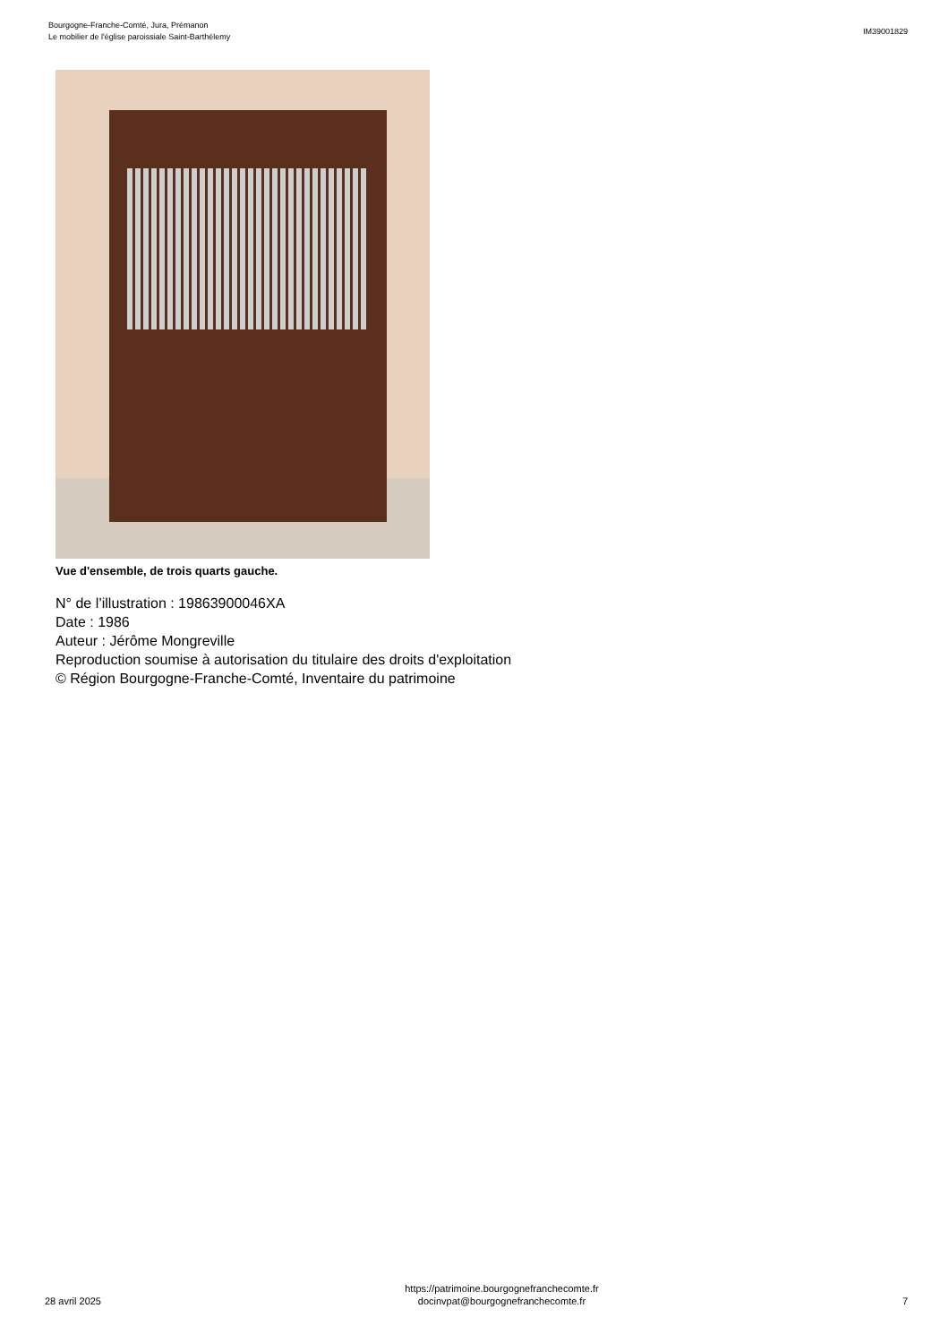Bourgogne-Franche-Comté, Jura, Prémanon
Le mobilier de l'église paroissiale Saint-Barthélemy
IM39001829
Vue d'ensemble, de trois quarts gauche.
N° de l’illustration : 19863900046XA
Date : 1986
Auteur : Jérôme Mongreville
Reproduction soumise à autorisation du titulaire des droits d'exploitation
© Région Bourgogne-Franche-Comté, Inventaire du patrimoine
28 avril 2025
https://patrimoine.bourgognefranchecomte.fr
docinvpat@bourgognefranchecomte.fr
7